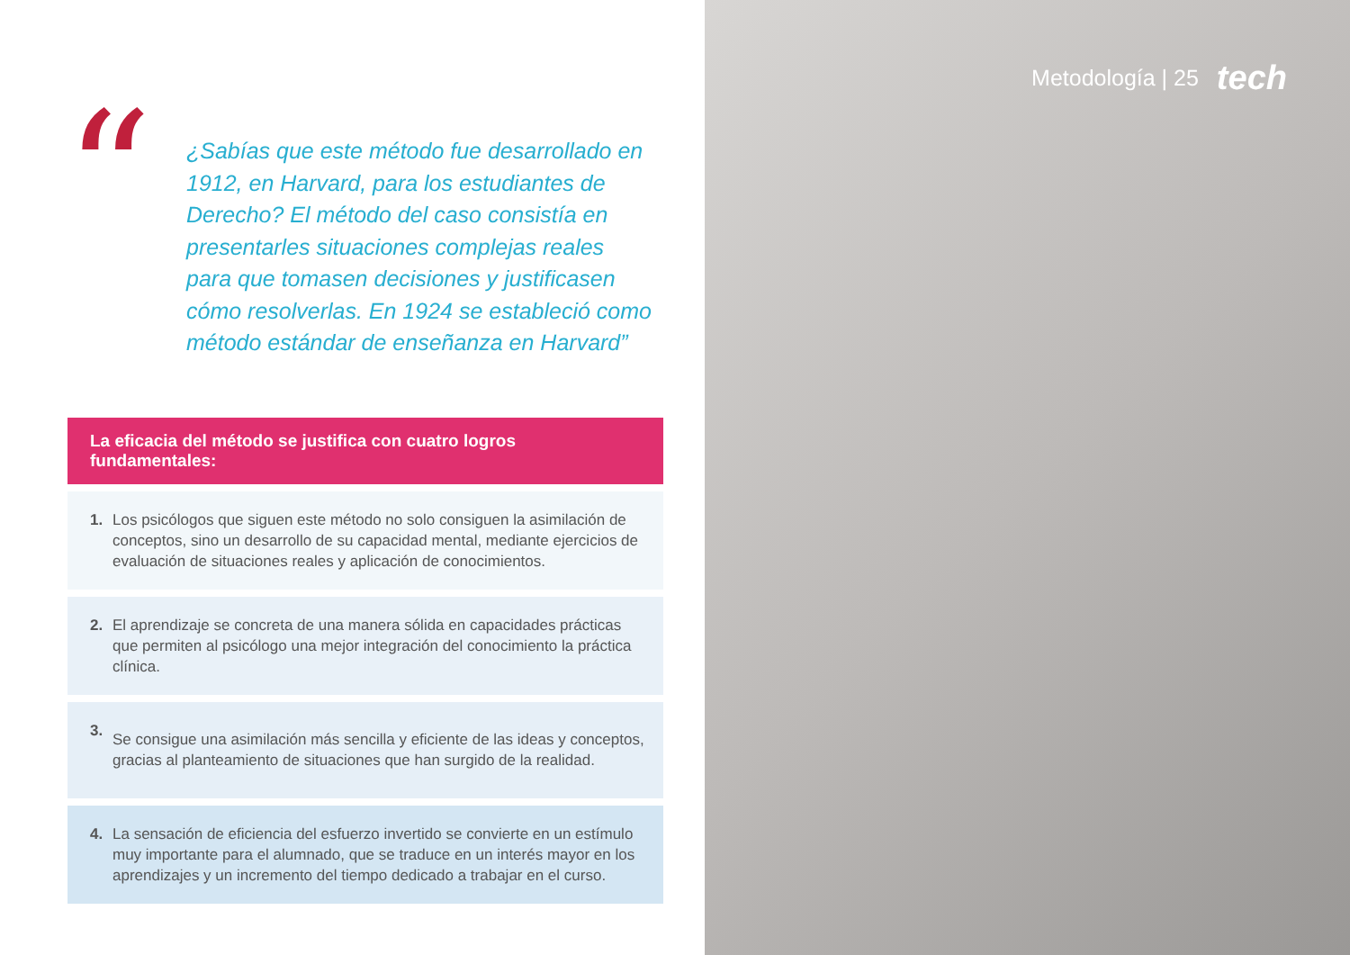“
¿Sabías que este método fue desarrollado en 1912, en Harvard, para los estudiantes de Derecho? El método del caso consistía en presentarles situaciones complejas reales para que tomasen decisiones y justificasen cómo resolverlas. En 1924 se estableció como método estándar de enseñanza en Harvard”
La eficacia del método se justifica con cuatro logros fundamentales:
1.
Los psicólogos que siguen este método no solo consiguen la asimilación de conceptos, sino un desarrollo de su capacidad mental, mediante ejercicios de evaluación de situaciones reales y aplicación de conocimientos.
2.
El aprendizaje se concreta de una manera sólida en capacidades prácticas que permiten al psicólogo una mejor integración del conocimiento la práctica clínica.
3.
Se consigue una asimilación más sencilla y eficiente de las ideas y conceptos, gracias al planteamiento de situaciones que han surgido de la realidad.
4.
La sensación de eficiencia del esfuerzo invertido se convierte en un estímulo muy importante para el alumnado, que se traduce en un interés mayor en los aprendizajes y un incremento del tiempo dedicado a trabajar en el curso.
Metodología | 25 tech